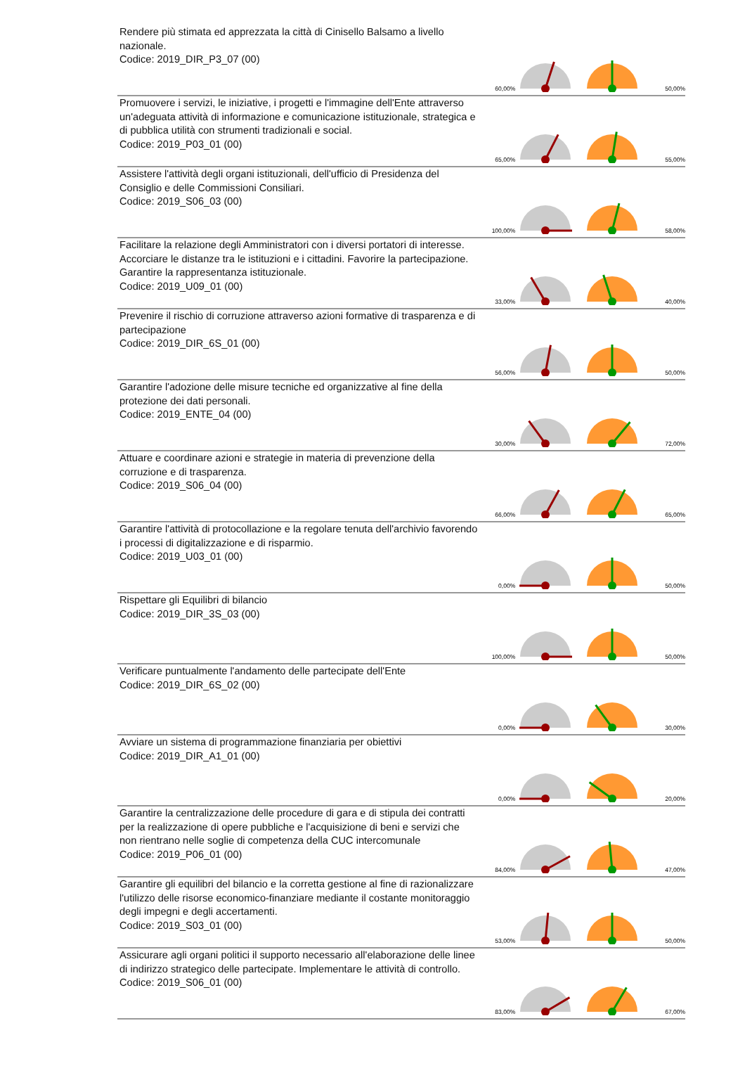| Rendere più stimata ed apprezzata la città di Cinisello Balsamo a livello nazionale. Codice: 2019_DIR_P3_07 (00) | 60,00% | | | 50,00% |
| Promuovere i servizi, le iniziative, i progetti e l'immagine dell'Ente attraverso un'adeguata attività di informazione e comunicazione istituzionale, strategica e di pubblica utilità con strumenti tradizionali e social. Codice: 2019_P03_01 (00) | 65,00% | | | 55,00% |
| Assistere l'attività degli organi istituzionali, dell'ufficio di Presidenza del Consiglio e delle Commissioni Consiliari. Codice: 2019_S06_03 (00) | 100,00% | | | 58,00% |
| Facilitare la relazione degli Amministratori con i diversi portatori di interesse. Accorciare le distanze tra le istituzioni e i cittadini. Favorire la partecipazione. Garantire la rappresentanza istituzionale. Codice: 2019_U09_01 (00) | 33,00% | | | 40,00% |
| Prevenire il rischio di corruzione attraverso azioni formative di trasparenza e di partecipazione Codice: 2019_DIR_6S_01 (00) | 56,00% | | | 50,00% |
| Garantire l'adozione delle misure tecniche ed organizzative al fine della protezione dei dati personali. Codice: 2019_ENTE_04 (00) | 30,00% | | | 72,00% |
| Attuare e coordinare azioni e strategie in materia di prevenzione della corruzione e di trasparenza. Codice: 2019_S06_04 (00) | 66,00% | | | 65,00% |
| Garantire l'attività di protocollazione e la regolare tenuta dell'archivio favorendo i processi di digitalizzazione e di risparmio. Codice: 2019_U03_01 (00) | 0,00% | | | 50,00% |
| Rispettare gli Equilibri di bilancio Codice: 2019_DIR_3S_03 (00) | 100,00% | | | 50,00% |
| Verificare puntualmente l'andamento delle partecipate dell'Ente Codice: 2019_DIR_6S_02 (00) | 0,00% | | | 30,00% |
| Avviare un sistema di programmazione finanziaria per obiettivi Codice: 2019_DIR_A1_01 (00) | 0,00% | | | 20,00% |
| Garantire la centralizzazione delle procedure di gara e di stipula dei contratti per la realizzazione di opere pubbliche e l'acquisizione di beni e servizi che non rientrano nelle soglie di competenza della CUC intercomunale Codice: 2019_P06_01 (00) | 84,00% | | | 47,00% |
| Garantire gli equilibri del bilancio e la corretta gestione al fine di razionalizzare l'utilizzo delle risorse economico-finanziare mediante il costante monitoraggio degli impegni e degli accertamenti. Codice: 2019_S03_01 (00) | 53,00% | | | 50,00% |
| Assicurare agli organi politici il supporto necessario all'elaborazione delle linee di indirizzo strategico delle partecipate. Implementare le attività di controllo. Codice: 2019_S06_01 (00) | 83,00% | | | 67,00% |